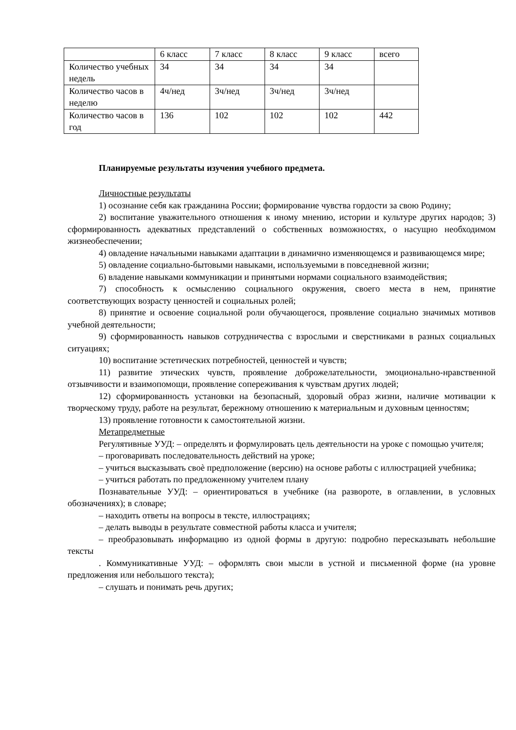| | 6 класс | 7 класс | 8 класс | 9 класс | всего |
| Количество учебных недель | 34 | 34 | 34 | 34 | |
| Количество часов в неделю | 4ч/нед | 3ч/нед | 3ч/нед | 3ч/нед | |
| Количество часов в год | 136 | 102 | 102 | 102 | 442 |
Планируемые результаты изучения учебного предмета.
Личностные результаты
1) осознание себя как гражданина России; формирование чувства гордости за свою Родину;
2) воспитание уважительного отношения к иному мнению, истории и культуре других народов; 3) сформированность адекватных представлений о собственных возможностях, о насущно необходимом жизнеобеспечении;
4) овладение начальными навыками адаптации в динамично изменяющемся и развивающемся мире;
5) овладение социально-бытовыми навыками, используемыми в повседневной жизни;
6) владение навыками коммуникации и принятыми нормами социального взаимодействия;
7) способность к осмыслению социального окружения, своего места в нем, принятие соответствующих возрасту ценностей и социальных ролей;
8) принятие и освоение социальной роли обучающегося, проявление социально значимых мотивов учебной деятельности;
9) сформированность навыков сотрудничества с взрослыми и сверстниками в разных социальных ситуациях;
10) воспитание эстетических потребностей, ценностей и чувств;
11) развитие этических чувств, проявление доброжелательности, эмоционально-нравственной отзывчивости и взаимопомощи, проявление сопереживания к чувствам других людей;
12) сформированность установки на безопасный, здоровый образ жизни, наличие мотивации к творческому труду, работе на результат, бережному отношению к материальным и духовным ценностям;
13) проявление готовности к самостоятельной жизни.
Метапредметные
Регулятивные УУД: – определять и формулировать цель деятельности на уроке с помощью учителя;
– проговаривать последовательность действий на уроке;
– учиться высказывать своѐ предположение (версию) на основе работы с иллюстрацией учебника;
– учиться работать по предложенному учителем плану
Познавательные УУД: – ориентироваться в учебнике (на развороте, в оглавлении, в условных обозначениях); в словаре;
– находить ответы на вопросы в тексте, иллюстрациях;
– делать выводы в результате совместной работы класса и учителя;
– преобразовывать информацию из одной формы в другую: подробно пересказывать небольшие тексты
. Коммуникативные УУД: – оформлять свои мысли в устной и письменной форме (на уровне предложения или небольшого текста);
– слушать и понимать речь других;